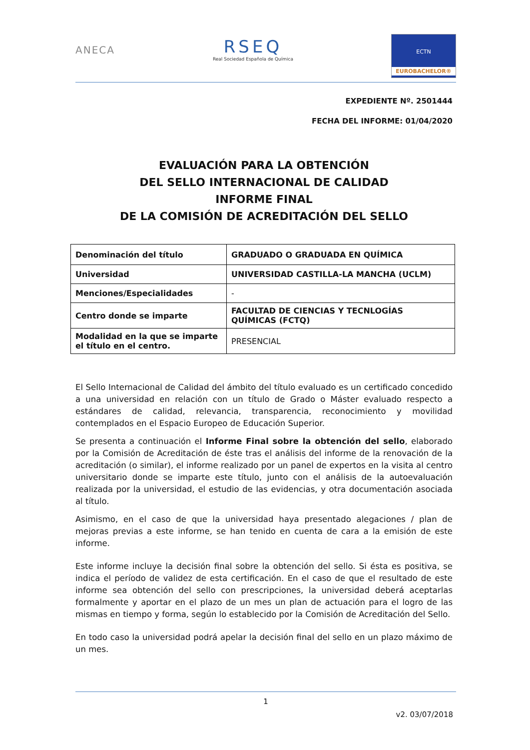ANECA
RSEQ
Real Sociedad Española de Química
ECTN
EUROBACHELOR®
EXPEDIENTE Nº. 2501444
FECHA DEL INFORME: 01/04/2020
EVALUACIÓN PARA LA OBTENCIÓN
DEL SELLO INTERNACIONAL DE CALIDAD
INFORME FINAL
DE LA COMISIÓN DE ACREDITACIÓN DEL SELLO
| Denominación del título | GRADUADO O GRADUADA EN QUÍMICA |
| Universidad | UNIVERSIDAD CASTILLA-LA MANCHA (UCLM) |
| Menciones/Especialidades | - |
| Centro donde se imparte | FACULTAD DE CIENCIAS Y TECNLOGÍAS QUÍMICAS (FCTQ) |
| Modalidad en la que se imparte el título en el centro. | PRESENCIAL |
El Sello Internacional de Calidad del ámbito del título evaluado es un certificado concedido a una universidad en relación con un título de Grado o Máster evaluado respecto a estándares de calidad, relevancia, transparencia, reconocimiento y movilidad contemplados en el Espacio Europeo de Educación Superior.
Se presenta a continuación el Informe Final sobre la obtención del sello, elaborado por la Comisión de Acreditación de éste tras el análisis del informe de la renovación de la acreditación (o similar), el informe realizado por un panel de expertos en la visita al centro universitario donde se imparte este título, junto con el análisis de la autoevaluación realizada por la universidad, el estudio de las evidencias, y otra documentación asociada al título.
Asimismo, en el caso de que la universidad haya presentado alegaciones / plan de mejoras previas a este informe, se han tenido en cuenta de cara a la emisión de este informe.
Este informe incluye la decisión final sobre la obtención del sello. Si ésta es positiva, se indica el período de validez de esta certificación. En el caso de que el resultado de este informe sea obtención del sello con prescripciones, la universidad deberá aceptarlas formalmente y aportar en el plazo de un mes un plan de actuación para el logro de las mismas en tiempo y forma, según lo establecido por la Comisión de Acreditación del Sello.
En todo caso la universidad podrá apelar la decisión final del sello en un plazo máximo de un mes.
1
v2. 03/07/2018